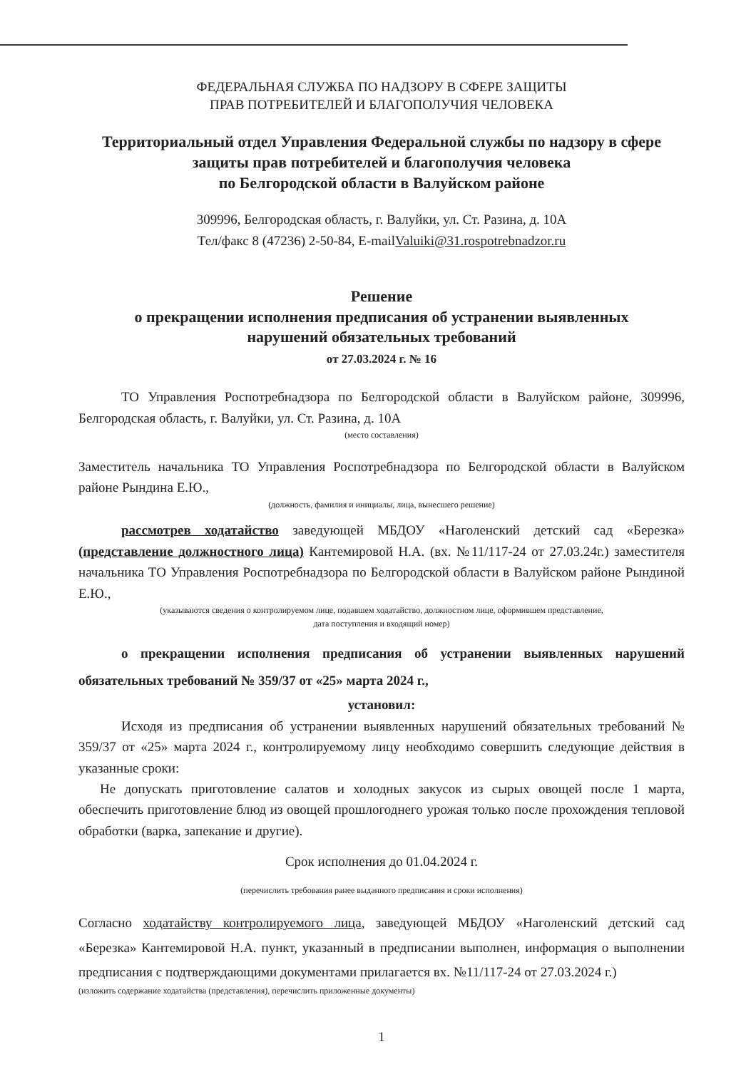ФЕДЕРАЛЬНАЯ СЛУЖБА ПО НАДЗОРУ В СФЕРЕ ЗАЩИТЫ
ПРАВ ПОТРЕБИТЕЛЕЙ И БЛАГОПОЛУЧИЯ ЧЕЛОВЕКА
Территориальный отдел Управления Федеральной службы по надзору в сфере
защиты прав потребителей и благополучия человека
по Белгородской области в Валуйском районе
309996, Белгородская область, г. Валуйки, ул. Ст. Разина, д. 10А
Тел/факс 8 (47236) 2-50-84, E-mailValuiki@31.rospotrebnadzor.ru
Решение
о прекращении исполнения предписания об устранении выявленных
нарушений обязательных требований
от 27.03.2024 г. № 16
ТО Управления Роспотребнадзора по Белгородской области в Валуйском районе, 309996, Белгородская область, г. Валуйки, ул. Ст. Разина, д. 10А
(место составления)
Заместитель начальника ТО Управления Роспотребнадзора по Белгородской области в Валуйском районе Рындина Е.Ю.,
(должность, фамилия и инициалы, лица, вынесшего решение)
рассмотрев ходатайство заведующей МБДОУ «Наголенский детский сад «Березка» (представление должностного лица) Кантемировой Н.А. (вх. №11/117-24 от 27.03.24г.) заместителя начальника ТО Управления Роспотребнадзора по Белгородской области в Валуйском районе Рындиной Е.Ю.,
(указываются сведения о контролируемом лице, подавшем ходатайство, должностном лице, оформившем представление,
дата поступления и входящий номер)
о прекращении исполнения предписания об устранении выявленных нарушений обязательных требований № 359/37 от «25» марта 2024 г.,
установил:
Исходя из предписания об устранении выявленных нарушений обязательных требований № 359/37 от «25» марта 2024 г., контролируемому лицу необходимо совершить следующие действия в указанные сроки:
Не допускать приготовление салатов и холодных закусок из сырых овощей после 1 марта, обеспечить приготовление блюд из овощей прошлогоднего урожая только после прохождения тепловой обработки (варка, запекание и другие).
Срок исполнения до 01.04.2024 г.
(перечислить требования ранее выданного предписания и сроки исполнения)
Согласно ходатайству контролируемого лица, заведующей МБДОУ «Наголенский детский сад «Березка» Кантемировой Н.А. пункт, указанный в предписании выполнен, информация о выполнении предписания с подтверждающими документами прилагается вх. №11/117-24 от 27.03.2024 г.)
(изложить содержание ходатайства (представления), перечислить приложенные документы)
1